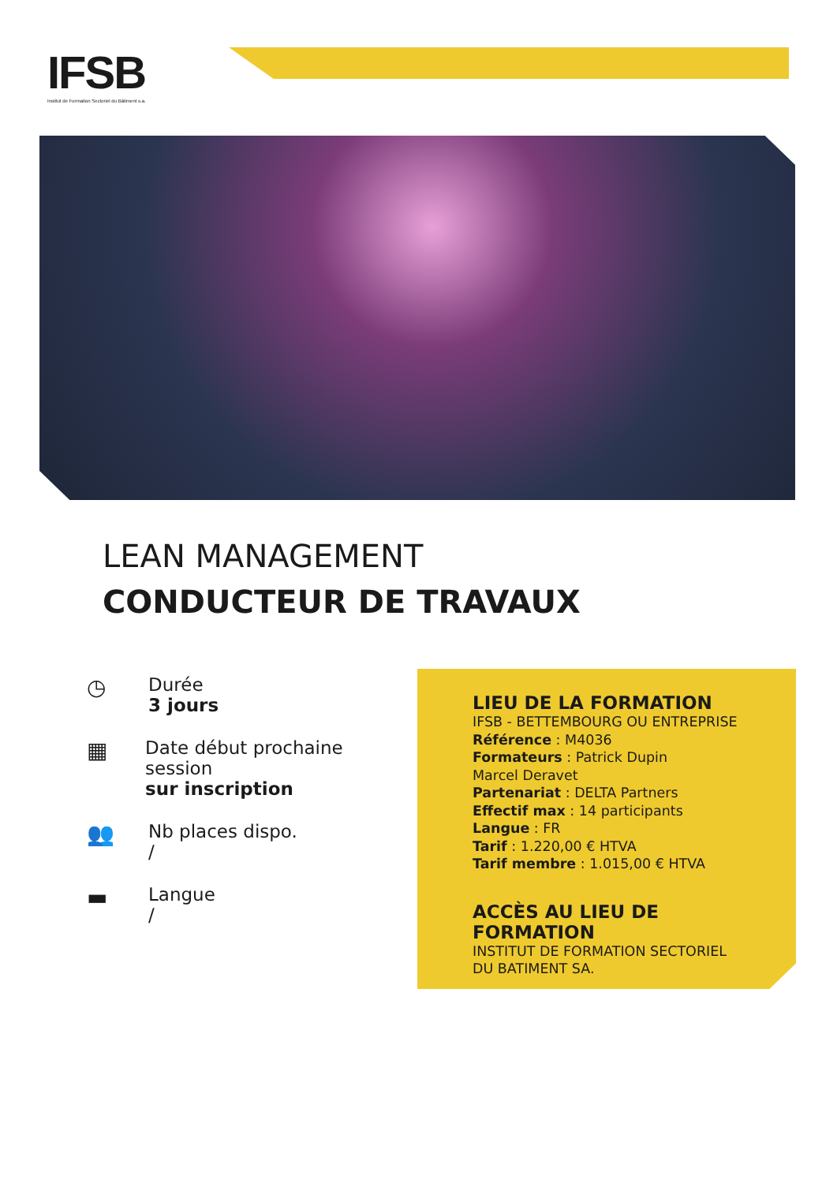IFSB
Institut de Formation Sectoriel du Bâtiment s.a.
LEAN MANAGEMENT
CONDUCTEUR DE TRAVAUX
◷
Durée
3 jours
▦
Date début prochaine session
sur inscription
👥
Nb places dispo.
/
▬
Langue
/
LIEU DE LA FORMATION
IFSB - BETTEMBOURG OU ENTREPRISE
Référence : M4036
Formateurs : Patrick Dupin
Marcel Deravet
Partenariat : DELTA Partners
Effectif max : 14 participants
Langue : FR
Tarif : 1.220,00 € HTVA
Tarif membre : 1.015,00 € HTVA
ACCÈS AU LIEU DE FORMATION
INSTITUT DE FORMATION SECTORIEL
DU BATIMENT SA.